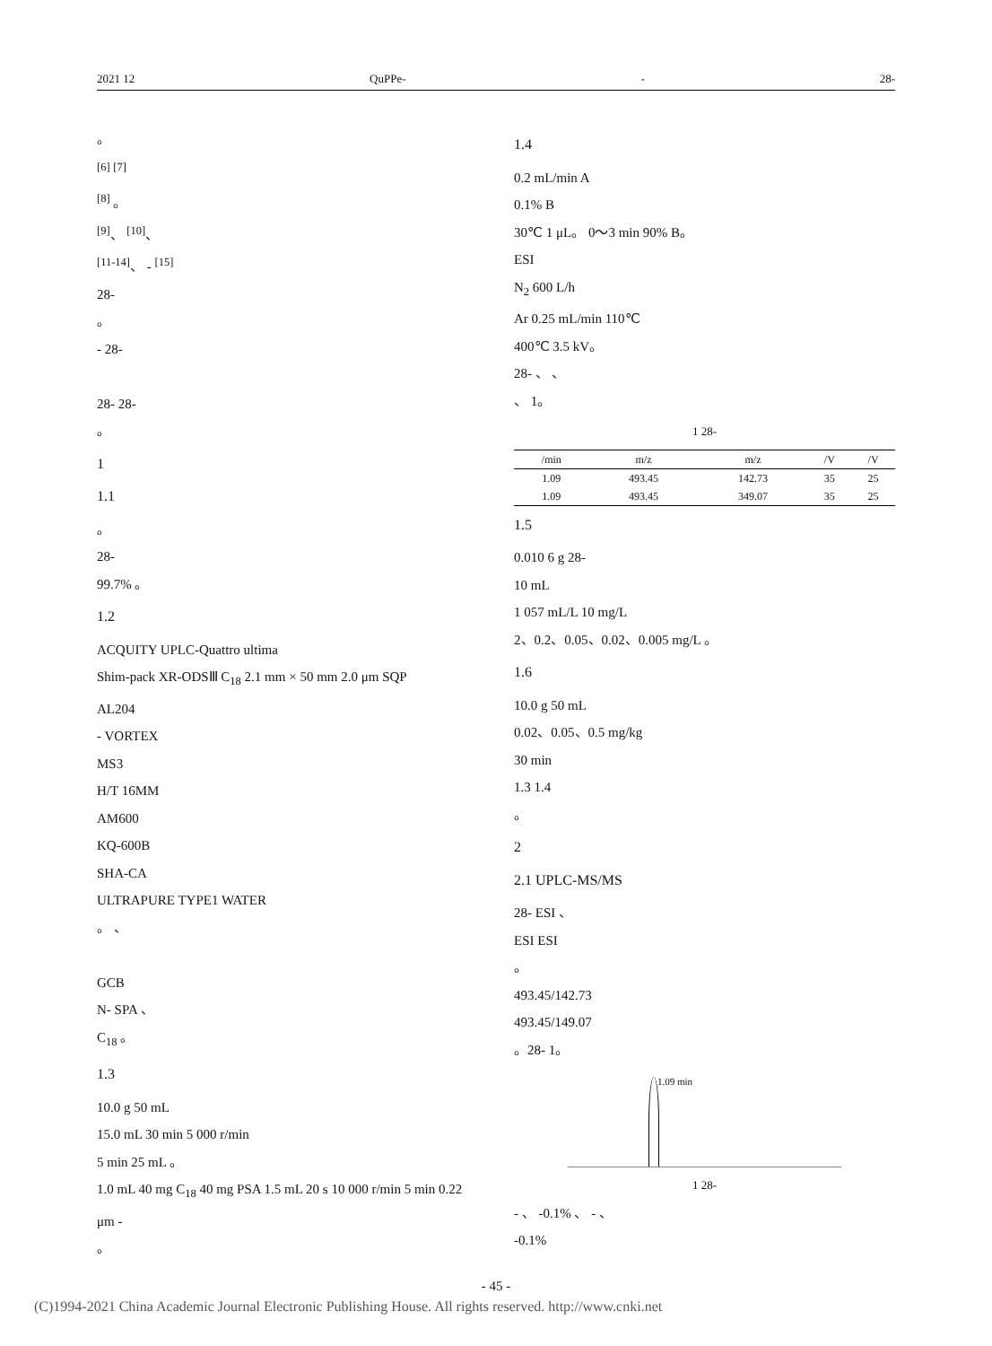2021 12 QuPPe- - 28-
。
<sup>[6]</sup> <sup>[7]</sup>
<sup>[8]</sup> 。
<sup>[9]</sup>、 <sup>[10]</sup>、
<sup>[11-14]</sup>、 - <sup>[15]</sup>
28-
。
- 28-
28- 28-
。
1
1.1
。
28-
99.7% 。
1.2
ACQUITY UPLC-Quattro ultima
Shim-pack XR-ODSⅢ C<sub>18</sub> 2.1 mm × 50 mm 2.0 μm SQP
AL204
- VORTEX
MS3
H/T 16MM
AM600
KQ-600B
SHA-CA
ULTRAPURE TYPE1 WATER
。 、
GCB
N- SPA 、
C<sub>18</sub> 。
1.3
10.0 g 50 mL
15.0 mL 30 min 5 000 r/min
5 min 25 mL 。
1.0 mL 40 mg C<sub>18</sub> 40 mg PSA 1.5 mL 20 s 10 000 r/min 5 min 0.22 μm -
。
1.4
0.2 mL/min A
0.1% B
30℃ 1 μL。 0～3 min 90% B。
ESI
N<sub>2</sub> 600 L/h
Ar 0.25 mL/min 110℃
400℃ 3.5 kV。
28- 、 、
、 1。
1 28-
| /min | m/z | m/z | /V | /V |
| --- | --- | --- | --- | --- |
| 1.09 | 493.45 | 142.73 | 35 | 25 |
| 1.09 | 493.45 | 349.07 | 35 | 25 |
1.5
0.010 6 g 28-
10 mL
1 057 mL/L 10 mg/L
2、0.2、0.05、0.02、0.005 mg/L 。
1.6
10.0 g 50 mL
0.02、0.05、0.5 mg/kg
30 min
1.3 1.4
。
2
2.1 UPLC-MS/MS
28- ESI 、
ESI ESI
。
493.45/142.73
493.45/149.07
。28- 1。
1.09 min
1 28-
- 、 -0.1% 、 - 、
-0.1%
- 45 -
(C)1994-2021 China Academic Journal Electronic Publishing House. All rights reserved. http://www.cnki.net